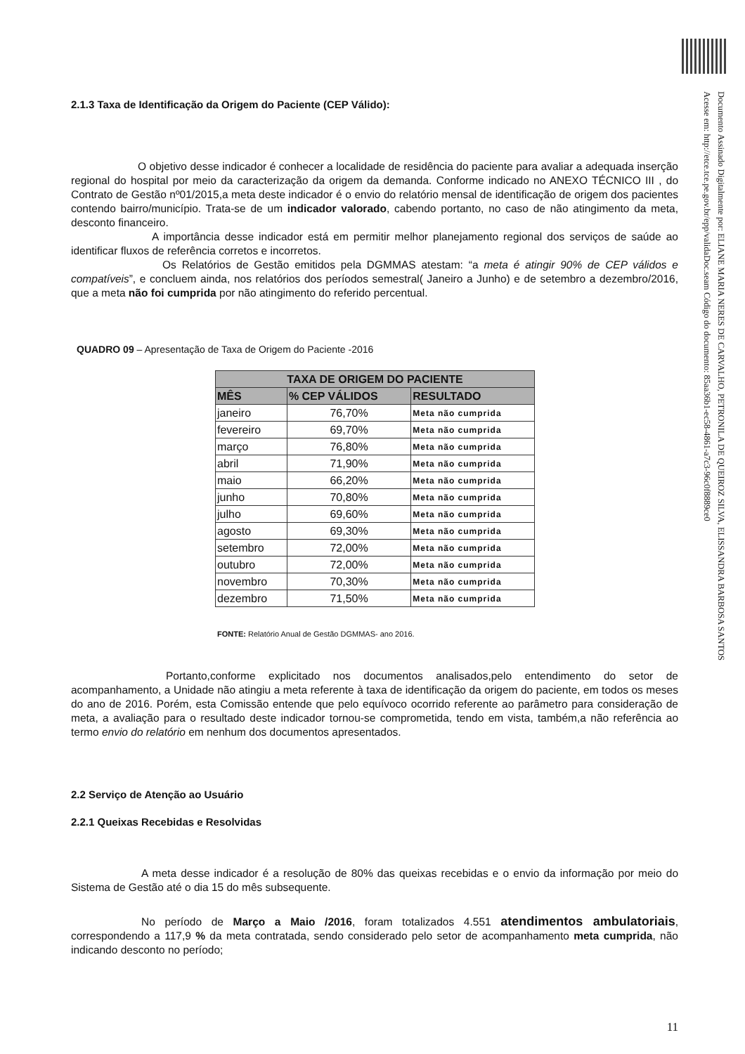Documento Assinado Digitalmente por: ELIANE MARIA NERES DE CARVALHO, PETRONILA DE QUEIROZ SILVA, ELISSANDRA BARBOSA SANTOS
Acesse em: http://etce.tce.pe.gov.br/epp/validaDoc.seam Código do documento: 85aa36b1-ec58-4861-a7c3-96c0f8889ce0
2.1.3 Taxa de Identificação da Origem do Paciente (CEP Válido):
O objetivo desse indicador é conhecer a localidade de residência do paciente para avaliar a adequada inserção regional do hospital por meio da caracterização da origem da demanda. Conforme indicado no ANEXO TÉCNICO III , do Contrato de Gestão nº01/2015,a meta deste indicador é o envio do relatório mensal de identificação de origem dos pacientes contendo bairro/município. Trata-se de um indicador valorado, cabendo portanto, no caso de não atingimento da meta, desconto financeiro.
A importância desse indicador está em permitir melhor planejamento regional dos serviços de saúde ao identificar fluxos de referência corretos e incorretos.
Os Relatórios de Gestão emitidos pela DGMMAS atestam: “a meta é atingir 90% de CEP válidos e compatíveis”, e concluem ainda, nos relatórios dos períodos semestral( Janeiro a Junho) e de setembro a dezembro/2016, que a meta não foi cumprida por não atingimento do referido percentual.
QUADRO 09 – Apresentação de Taxa de Origem do Paciente -2016
| TAXA DE ORIGEM DO PACIENTE | | |
| --- | --- | --- |
| MÊS | % CEP VÁLIDOS | RESULTADO |
| janeiro | 76,70% | Meta não cumprida |
| fevereiro | 69,70% | Meta não cumprida |
| março | 76,80% | Meta não cumprida |
| abril | 71,90% | Meta não cumprida |
| maio | 66,20% | Meta não cumprida |
| junho | 70,80% | Meta não cumprida |
| julho | 69,60% | Meta não cumprida |
| agosto | 69,30% | Meta não cumprida |
| setembro | 72,00% | Meta não cumprida |
| outubro | 72,00% | Meta não cumprida |
| novembro | 70,30% | Meta não cumprida |
| dezembro | 71,50% | Meta não cumprida |
FONTE: Relatório Anual de Gestão DGMMAS- ano 2016.
Portanto,conforme explicitado nos documentos analisados,pelo entendimento do setor de acompanhamento, a Unidade não atingiu a meta referente à taxa de identificação da origem do paciente, em todos os meses do ano de 2016. Porém, esta Comissão entende que pelo equívoco ocorrido referente ao parâmetro para consideração de meta, a avaliação para o resultado deste indicador tornou-se comprometida, tendo em vista, também,a não referência ao termo envio do relatório em nenhum dos documentos apresentados.
2.2 Serviço de Atenção ao Usuário
2.2.1 Queixas Recebidas e Resolvidas
A meta desse indicador é a resolução de 80% das queixas recebidas e o envio da informação por meio do Sistema de Gestão até o dia 15 do mês subsequente.
No período de Março a Maio /2016, foram totalizados 4.551 atendimentos ambulatoriais, correspondendo a 117,9 % da meta contratada, sendo considerado pelo setor de acompanhamento meta cumprida, não indicando desconto no período;
11